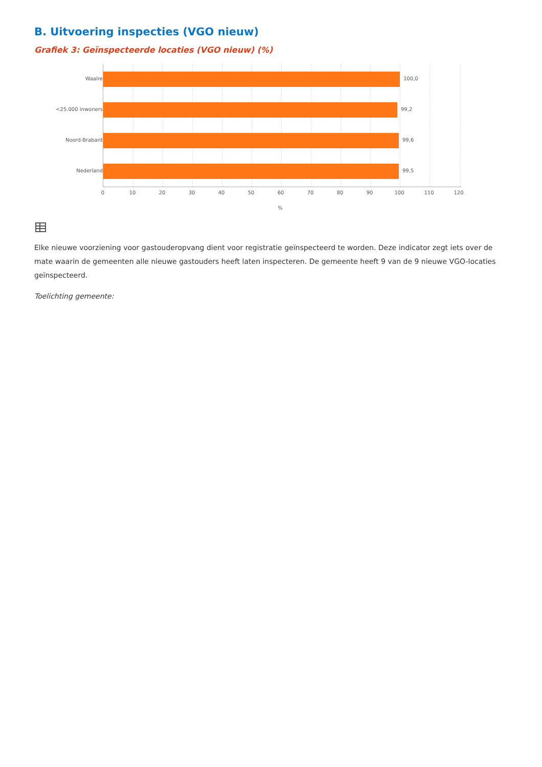B. Uitvoering inspecties (VGO nieuw)
Grafiek 3: Geïnspecteerde locaties (VGO nieuw) (%)
Waalre 100,0
<25.000 inwoners 99,2
Noord-Brabant 99,6
Nederland 99,5
0 10 20 30 40 50 60 70 80 90 100 110 120
%
Elke nieuwe voorziening voor gastouderopvang dient voor registratie geïnspecteerd te worden. Deze indicator zegt iets over de mate waarin de gemeenten alle nieuwe gastouders heeft laten inspecteren. De gemeente heeft 9 van de 9 nieuwe VGO-locaties geïnspecteerd.
Toelichting gemeente: